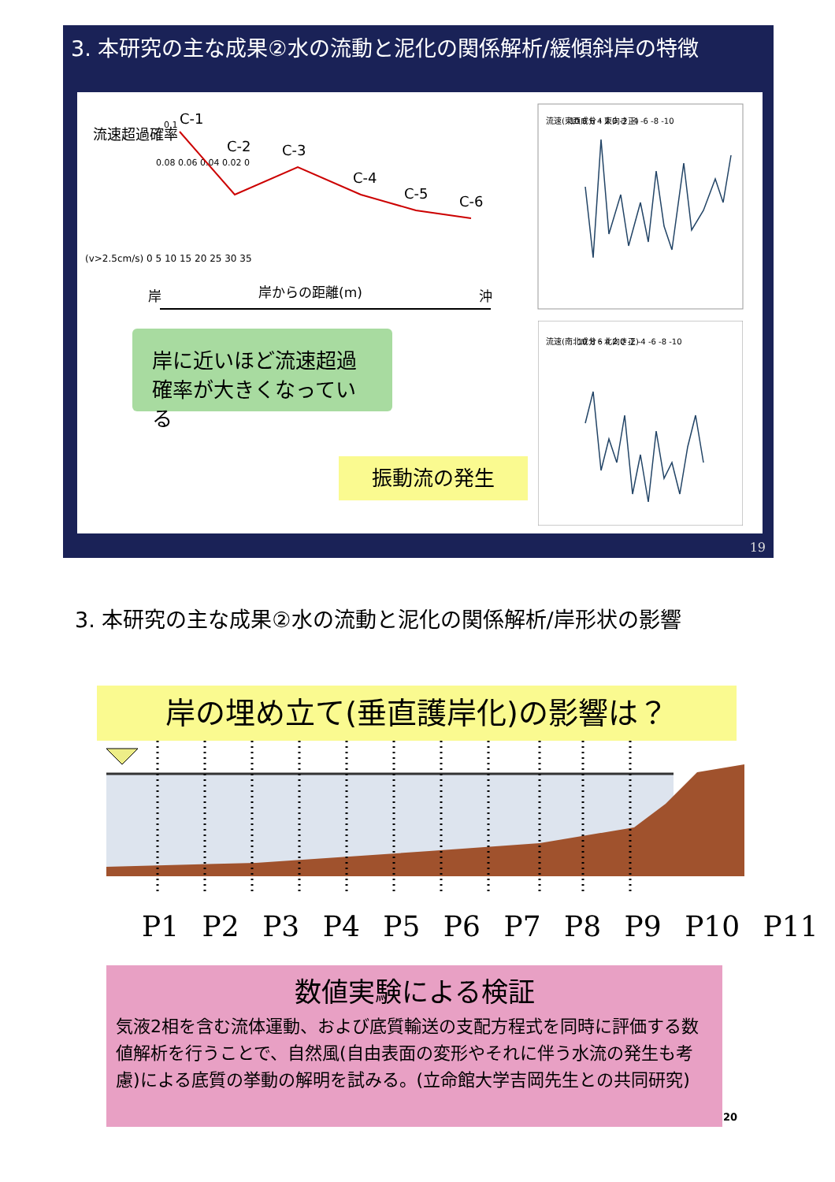3. 本研究の主な成果②水の流動と泥化の関係解析/緩傾斜岸の特徴
流速超過確率
0.1
0.08 0.06 0.04 0.02 0
(v>2.5cm/s) 0 5 10 15 20 25 30 35
C-1
C-2
C-3
C-4
C-5
C-6
岸
岸からの距離(m)
沖
流速(東西成分・東向き正)
10 8 6 4 2 0 -2 -4 -6 -8 -10
流速(南北成分・北向き正)
10 8 6 4 2 0 -2 -4 -6 -8 -10
岸に近いほど流速超過確率が大きくなっている
振動流の発生
19
3. 本研究の主な成果②水の流動と泥化の関係解析/岸形状の影響
岸の埋め立て(垂直護岸化)の影響は？
P1 P2 P3 P4 P5 P6 P7 P8 P9 P10 P11
数値実験による検証
気液2相を含む流体運動、および底質輸送の支配方程式を同時に評価する数値解析を行うことで、自然風(自由表面の変形やそれに伴う水流の発生も考慮)による底質の挙動の解明を試みる。(立命館大学吉岡先生との共同研究)
20